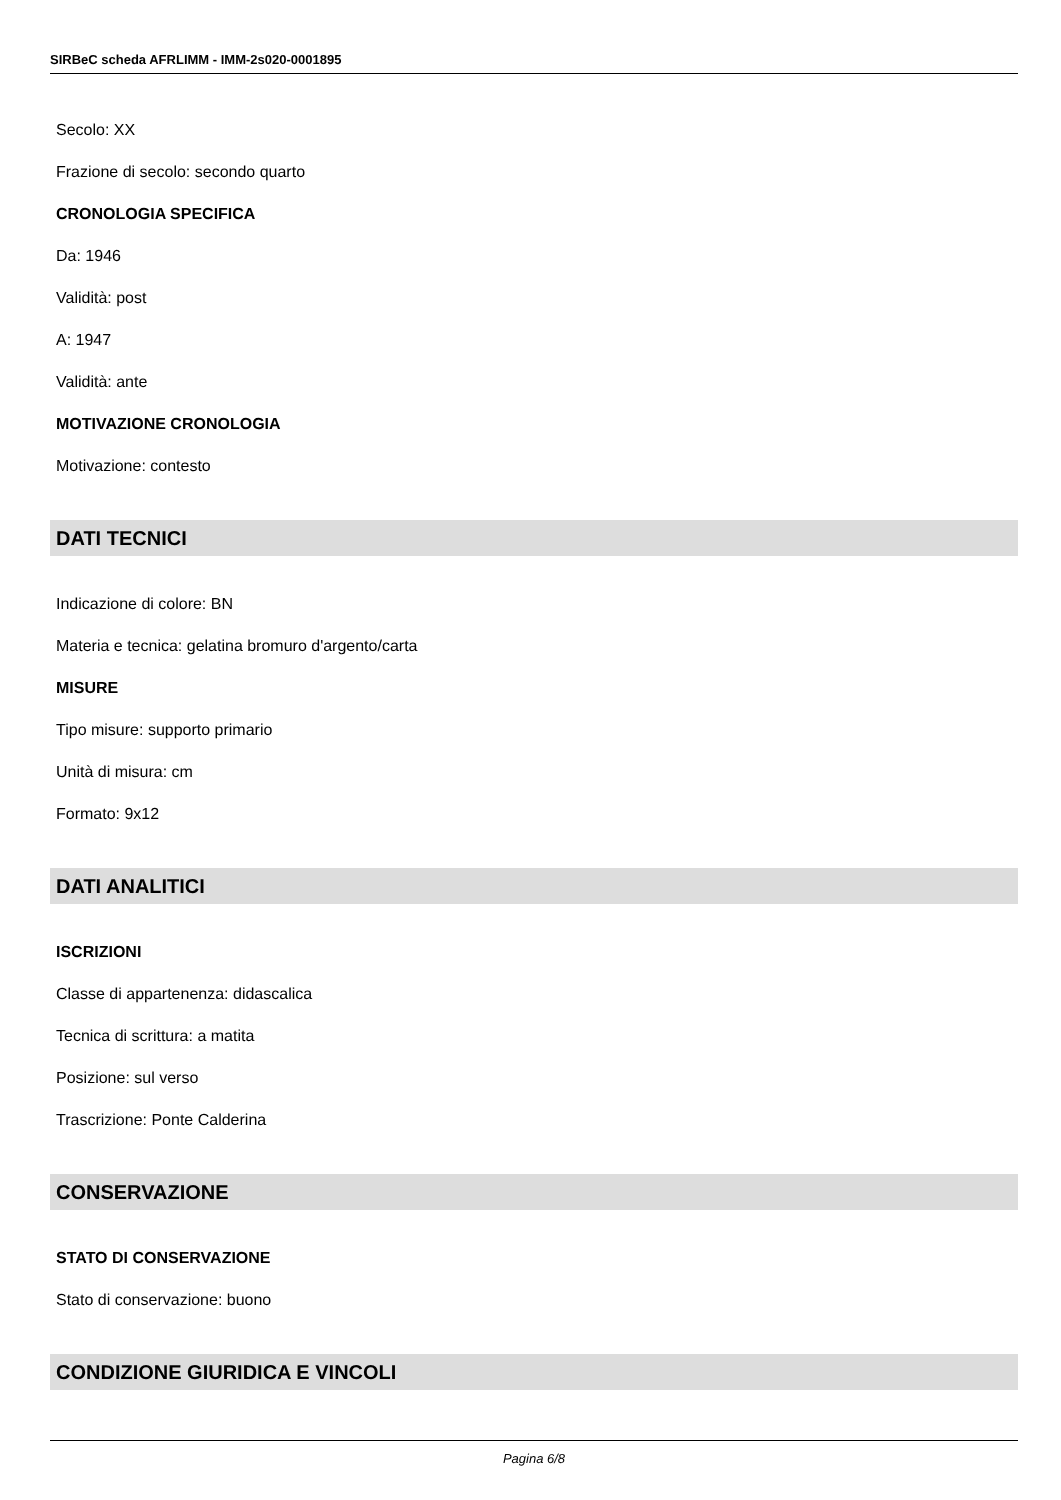SIRBeC scheda AFRLIMM - IMM-2s020-0001895
Secolo: XX
Frazione di secolo: secondo quarto
CRONOLOGIA SPECIFICA
Da: 1946
Validità: post
A: 1947
Validità: ante
MOTIVAZIONE CRONOLOGIA
Motivazione: contesto
DATI TECNICI
Indicazione di colore: BN
Materia e tecnica: gelatina bromuro d'argento/carta
MISURE
Tipo misure: supporto primario
Unità di misura: cm
Formato: 9x12
DATI ANALITICI
ISCRIZIONI
Classe di appartenenza: didascalica
Tecnica di scrittura: a matita
Posizione: sul verso
Trascrizione: Ponte Calderina
CONSERVAZIONE
STATO DI CONSERVAZIONE
Stato di conservazione: buono
CONDIZIONE GIURIDICA E VINCOLI
Pagina 6/8